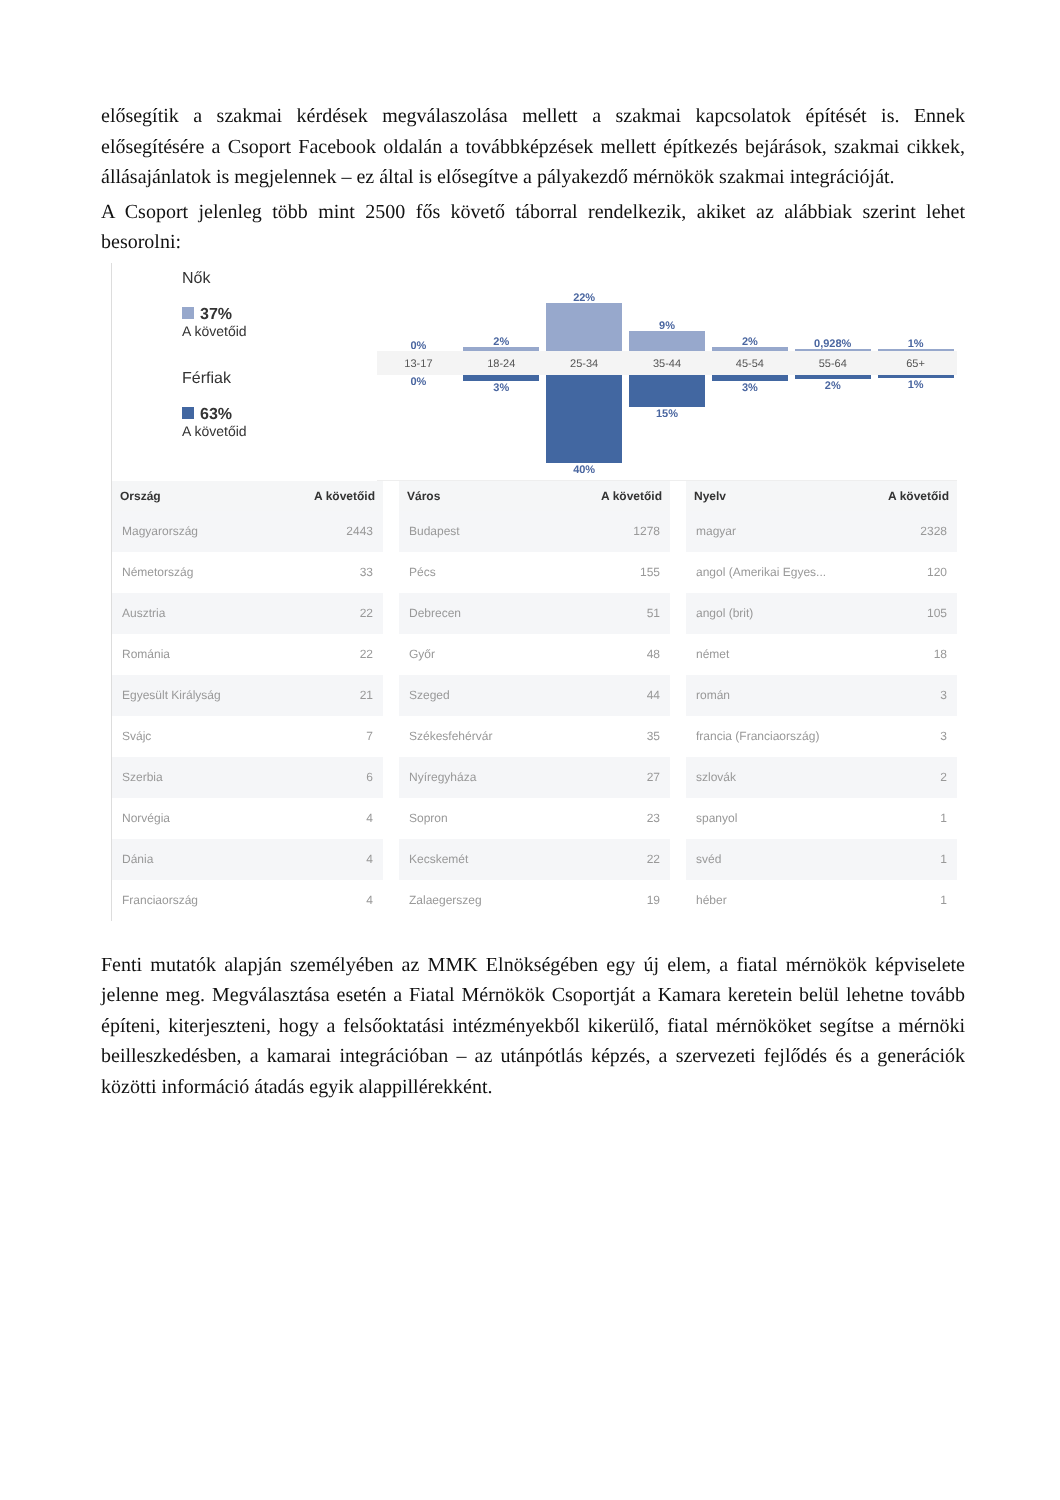elősegítik a szakmai kérdések megválaszolása mellett a szakmai kapcsolatok építését is. Ennek elősegítésére a Csoport Facebook oldalán a továbbképzések mellett építkezés bejárások, szakmai cikkek, állásajánlatok is megjelennek – ez által is elősegítve a pályakezdő mérnökök szakmai integrációját.
A Csoport jelenleg több mint 2500 fős követő táborral rendelkezik, akiket az alábbiak szerint lehet besorolni:
Nők
37%
A követőid
Férfiak
63%
A követőid
0%
13-17
0%
2%
18-24
3%
22%
25-34
40%
9%
35-44
15%
2%
45-54
3%
0,928%
55-64
2%
1%
65+
1%
| Ország | A követőid |
| --- | --- |
| Magyarország | 2443 |
| Németország | 33 |
| Ausztria | 22 |
| Románia | 22 |
| Egyesült Királyság | 21 |
| Svájc | 7 |
| Szerbia | 6 |
| Norvégia | 4 |
| Dánia | 4 |
| Franciaország | 4 |
| Város | A követőid |
| --- | --- |
| Budapest | 1278 |
| Pécs | 155 |
| Debrecen | 51 |
| Győr | 48 |
| Szeged | 44 |
| Székesfehérvár | 35 |
| Nyíregyháza | 27 |
| Sopron | 23 |
| Kecskemét | 22 |
| Zalaegerszeg | 19 |
| Nyelv | A követőid |
| --- | --- |
| magyar | 2328 |
| angol (Amerikai Egyes... | 120 |
| angol (brit) | 105 |
| német | 18 |
| román | 3 |
| francia (Franciaország) | 3 |
| szlovák | 2 |
| spanyol | 1 |
| svéd | 1 |
| héber | 1 |
Fenti mutatók alapján személyében az MMK Elnökségében egy új elem, a fiatal mérnökök képviselete jelenne meg. Megválasztása esetén a Fiatal Mérnökök Csoportját a Kamara keretein belül lehetne tovább építeni, kiterjeszteni, hogy a felsőoktatási intézményekből kikerülő, fiatal mérnököket segítse a mérnöki beilleszkedésben, a kamarai integrációban – az utánpótlás képzés, a szervezeti fejlődés és a generációk közötti információ átadás egyik alappillérekként.